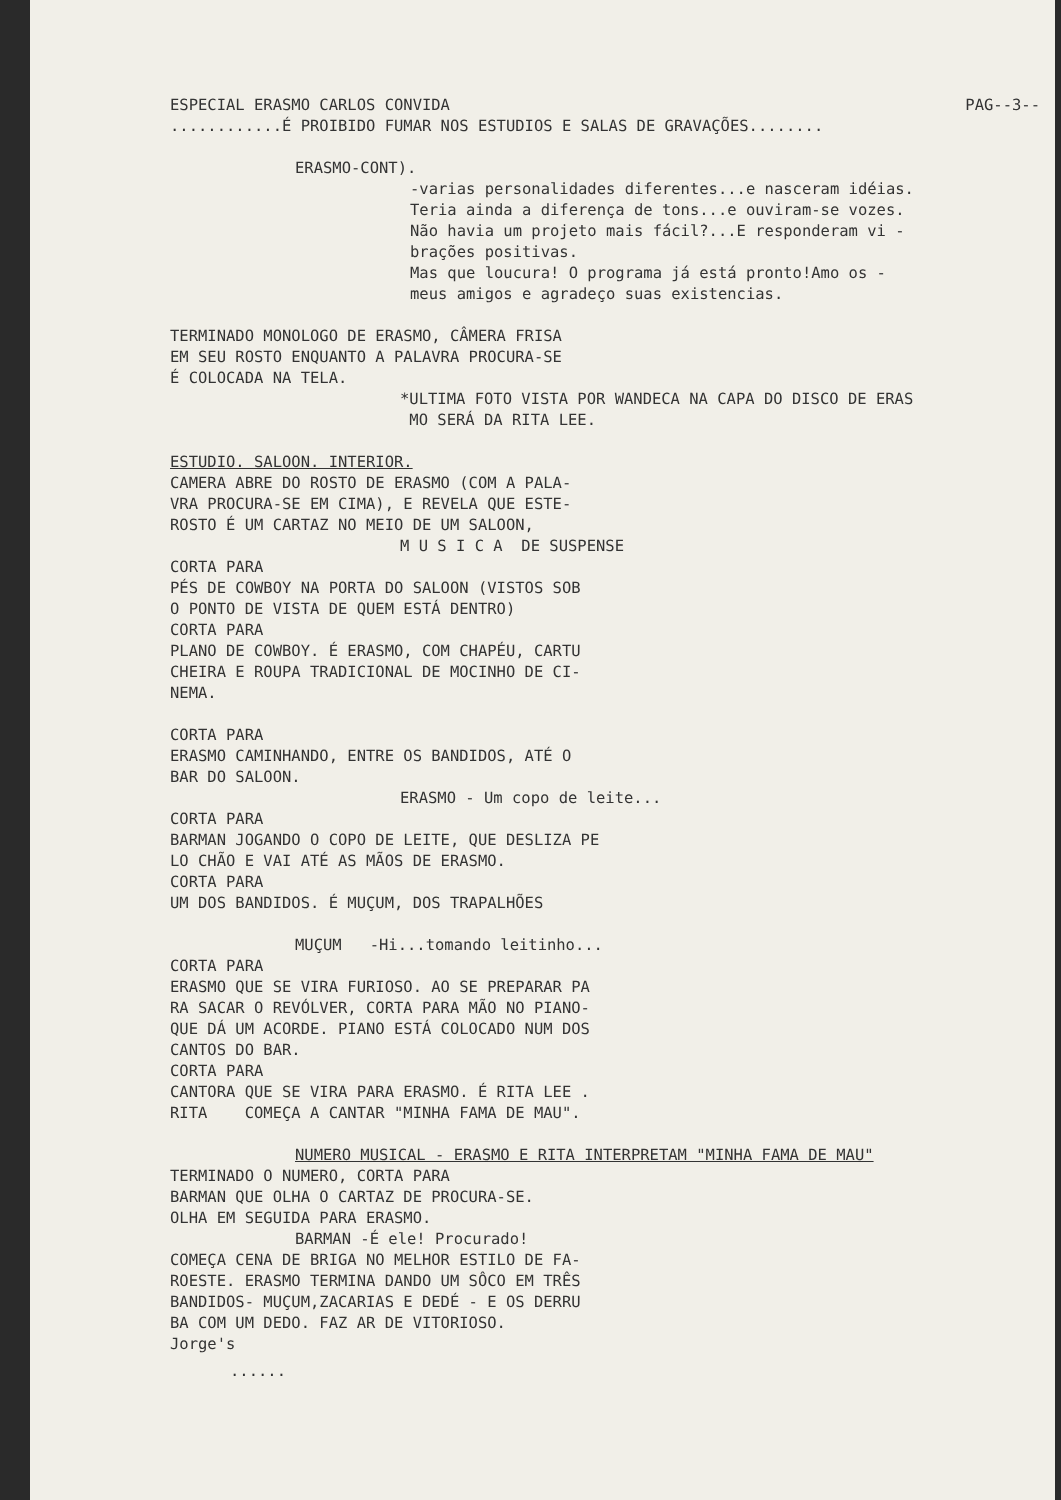ESPECIAL ERASMO CARLOS CONVIDA PAG--3--
............É PROIBIDO FUMAR NOS ESTUDIOS E SALAS DE GRAVAÇÕES........
ERASMO-CONT).
-varias personalidades diferentes...e nasceram idéias.
Teria ainda a diferença de tons...e ouviram-se vozes.
Não havia um projeto mais fácil?...E responderam vi -
brações positivas.
Mas que loucura! O programa já está pronto!Amo os -
meus amigos e agradeço suas existencias.
TERMINADO MONOLOGO DE ERASMO, CÂMERA FRISA
EM SEU ROSTO ENQUANTO A PALAVRA PROCURA-SE
É COLOCADA NA TELA.
*ULTIMA FOTO VISTA POR WANDECA NA CAPA DO DISCO DE ERAS
MO SERÁ DA RITA LEE.
ESTUDIO. SALOON. INTERIOR.
CAMERA ABRE DO ROSTO DE ERASMO (COM A PALA-
VRA PROCURA-SE EM CIMA), E REVELA QUE ESTE-
ROSTO É UM CARTAZ NO MEIO DE UM SALOON,
M U S I C A DE SUSPENSE
CORTA PARA
PÉS DE COWBOY NA PORTA DO SALOON (VISTOS SOB
O PONTO DE VISTA DE QUEM ESTÁ DENTRO)
CORTA PARA
PLANO DE COWBOY. É ERASMO, COM CHAPÉU, CARTU
CHEIRA E ROUPA TRADICIONAL DE MOCINHO DE CI-
NEMA.
CORTA PARA
ERASMO CAMINHANDO, ENTRE OS BANDIDOS, ATÉ O
BAR DO SALOON.
ERASMO - Um copo de leite...
CORTA PARA
BARMAN JOGANDO O COPO DE LEITE, QUE DESLIZA PE
LO CHÃO E VAI ATÉ AS MÃOS DE ERASMO.
CORTA PARA
UM DOS BANDIDOS. É MUÇUM, DOS TRAPALHÕES
MUÇUM -Hi...tomando leitinho...
CORTA PARA
ERASMO QUE SE VIRA FURIOSO. AO SE PREPARAR PA
RA SACAR O REVÓLVER, CORTA PARA MÃO NO PIANO-
QUE DÁ UM ACORDE. PIANO ESTÁ COLOCADO NUM DOS
CANTOS DO BAR.
CORTA PARA
CANTORA QUE SE VIRA PARA ERASMO. É RITA LEE .
RITA COMEÇA A CANTAR "MINHA FAMA DE MAU".
NUMERO MUSICAL - ERASMO E RITA INTERPRETAM "MINHA FAMA DE MAU"
TERMINADO O NUMERO, CORTA PARA
BARMAN QUE OLHA O CARTAZ DE PROCURA-SE.
OLHA EM SEGUIDA PARA ERASMO.
BARMAN -É ele! Procurado!
COMEÇA CENA DE BRIGA NO MELHOR ESTILO DE FA-
ROESTE. ERASMO TERMINA DANDO UM SÔCO EM TRÊS
BANDIDOS- MUÇUM,ZACARIAS E DEDÉ - E OS DERRU
BA COM UM DEDO. FAZ AR DE VITORIOSO.
Jorge's
......